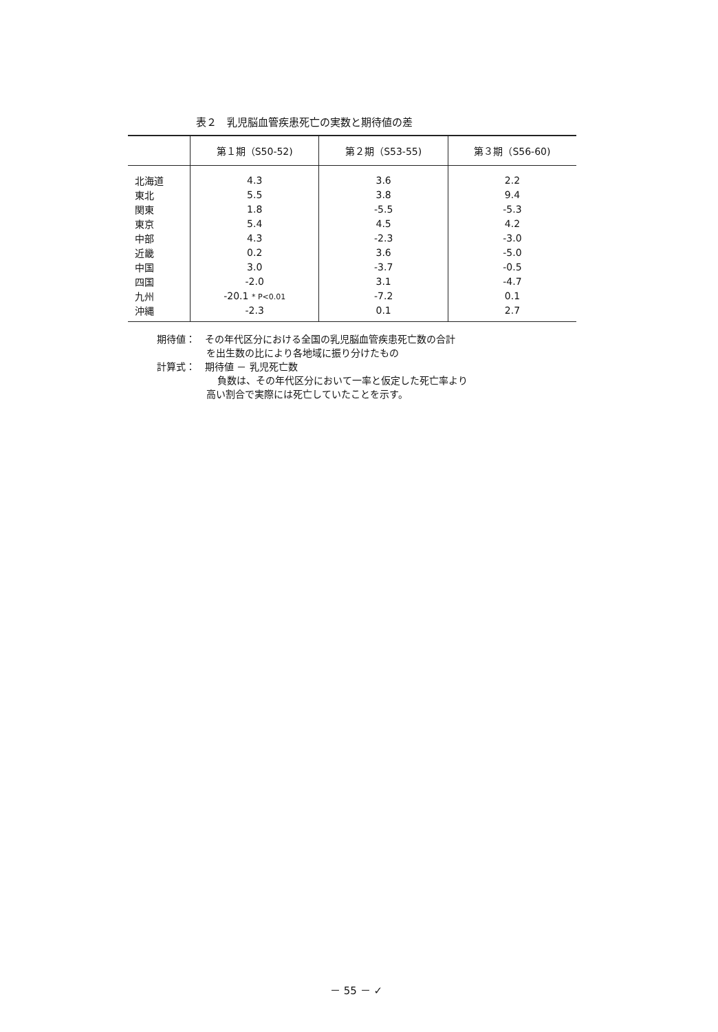表２　乳児脳血管疾患死亡の実数と期待値の差
| | 第１期（S50-52) | 第２期（S53-55) | 第３期（S56-60) |
| --- | --- | --- | --- |
| 北海道 | 4.3 | 3.6 | 2.2 |
| 東北 | 5.5 | 3.8 | 9.4 |
| 関東 | 1.8 | -5.5 | -5.3 |
| 東京 | 5.4 | 4.5 | 4.2 |
| 中部 | 4.3 | -2.3 | -3.0 |
| 近畿 | 0.2 | 3.6 | -5.0 |
| 中国 | 3.0 | -3.7 | -0.5 |
| 四国 | -2.0 | 3.1 | -4.7 |
| 九州 | -20.1 * P<0.01 | -7.2 | 0.1 |
| 沖縄 | -2.3 | 0.1 | 2.7 |
期待値：　その年代区分における全国の乳児脳血管疾患死亡数の合計
を出生数の比により各地域に振り分けたもの
計算式：　期待値 － 乳児死亡数
負数は、その年代区分において一率と仮定した死亡率より
高い割合で実際には死亡していたことを示す。
－ 55 － ✓